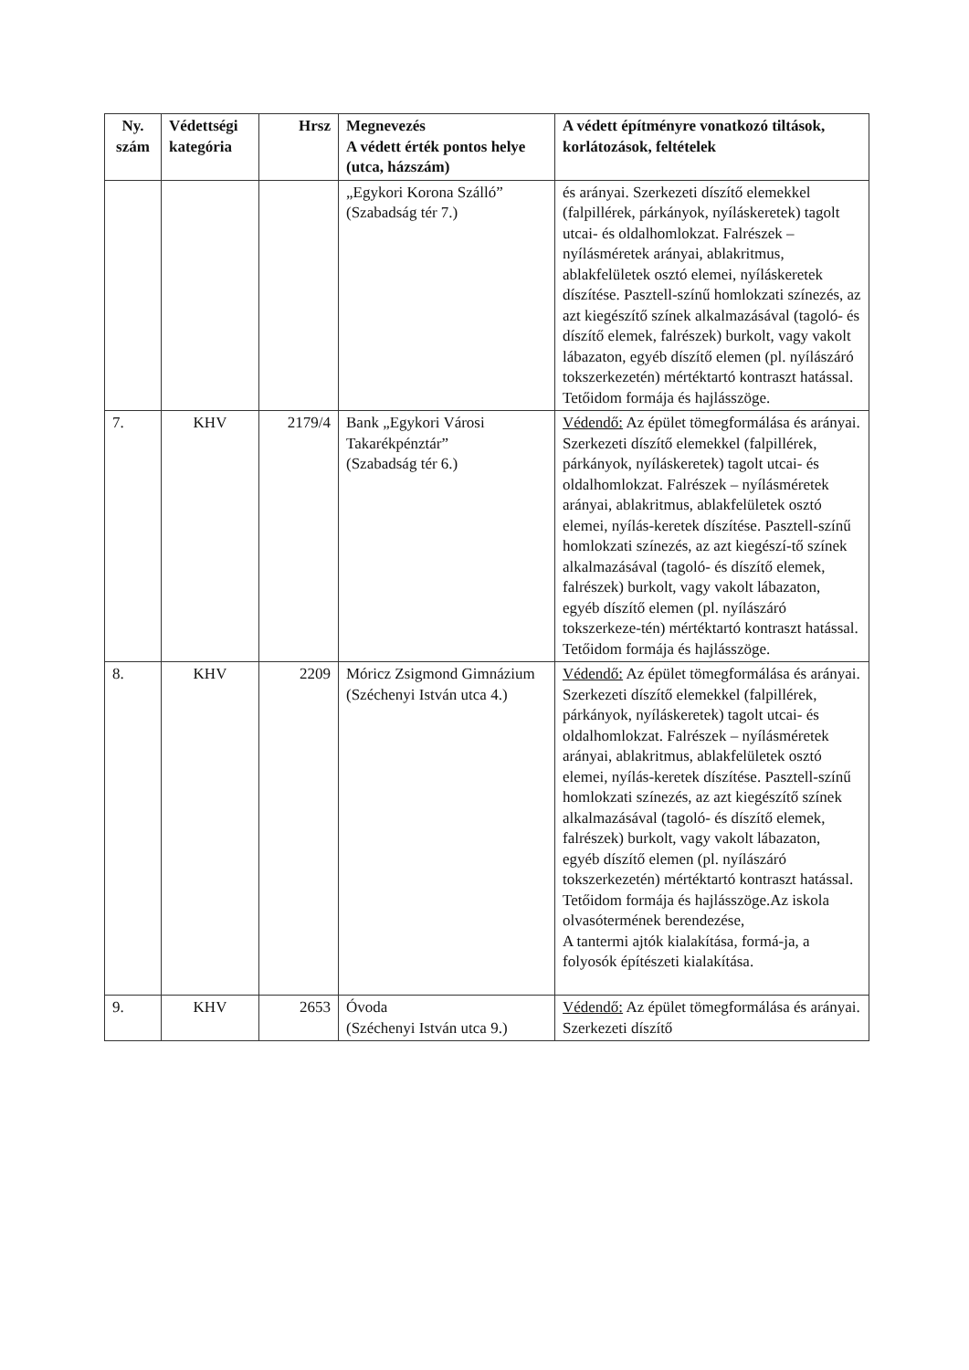| Ny. szám | Védettségi kategória | Hrsz | Megnevezés A védett érték pontos helye (utca, házszám) | A védett építményre vonatkozó tiltások, korlátozások, feltételek |
| --- | --- | --- | --- | --- |
| | | | „Egykori Korona Szálló” (Szabadság tér 7.) | és arányai. Szerkezeti díszítő elemekkel (falpillérek, párkányok, nyíláskeretek) tagolt utcai- és oldalhomlokzat. Falrészek – nyílásméretek arányai, ablakritmus, ablakfelületek osztó elemei, nyíláskeretek díszítése. Pasztell-színű homlokzati színezés, az azt kiegészítő színek alkalmazásával (tagoló- és díszítő elemek, falrészek) burkolt, vagy vakolt lábazaton, egyéb díszítő elemen (pl. nyílászáró tokszerkezetén) mértéktartó kontraszt hatással. Tetőidom formája és hajlásszöge. |
| 7. | KHV | 2179/4 | Bank „Egykori Városi Takarékpénztár” (Szabadság tér 6.) | Védendő: Az épület tömegformálása és arányai. Szerkezeti díszítő elemekkel (falpillérek, párkányok, nyíláskeretek) tagolt utcai- és oldalhomlokzat. Falrészek – nyílásméretek arányai, ablakritmus, ablakfelületek osztó elemei, nyílás-keretek díszítése. Pasztell-színű homlokzati színezés, az azt kiegészí-tő színek alkalmazásával (tagoló- és díszítő elemek, falrészek) burkolt, vagy vakolt lábazaton, egyéb díszítő elemen (pl. nyílászáró tokszerkeze-tén) mértéktartó kontraszt hatással. Tetőidom formája és hajlásszöge. |
| 8. | KHV | 2209 | Móricz Zsigmond Gimnázium (Széchenyi István utca 4.) | Védendő: Az épület tömegformálása és arányai. Szerkezeti díszítő elemekkel (falpillérek, párkányok, nyíláskeretek) tagolt utcai- és oldalhomlokzat. Falrészek – nyílásméretek arányai, ablakritmus, ablakfelületek osztó elemei, nyílás-keretek díszítése. Pasztell-színű homlokzati színezés, az azt kiegészítő színek alkalmazásával (tagoló- és díszítő elemek, falrészek) burkolt, vagy vakolt lábazaton, egyéb díszítő elemen (pl. nyílászáró tokszerkezetén) mértéktartó kontraszt hatással. Tetőidom formája és hajlásszöge.Az iskola olvasótermének berendezése, A tantermi ajtók kialakítása, formá-ja, a folyosók építészeti kialakítása. |
| 9. | KHV | 2653 | Óvoda (Széchenyi István utca 9.) | Védendő: Az épület tömegformálása és arányai. Szerkezeti díszítő |